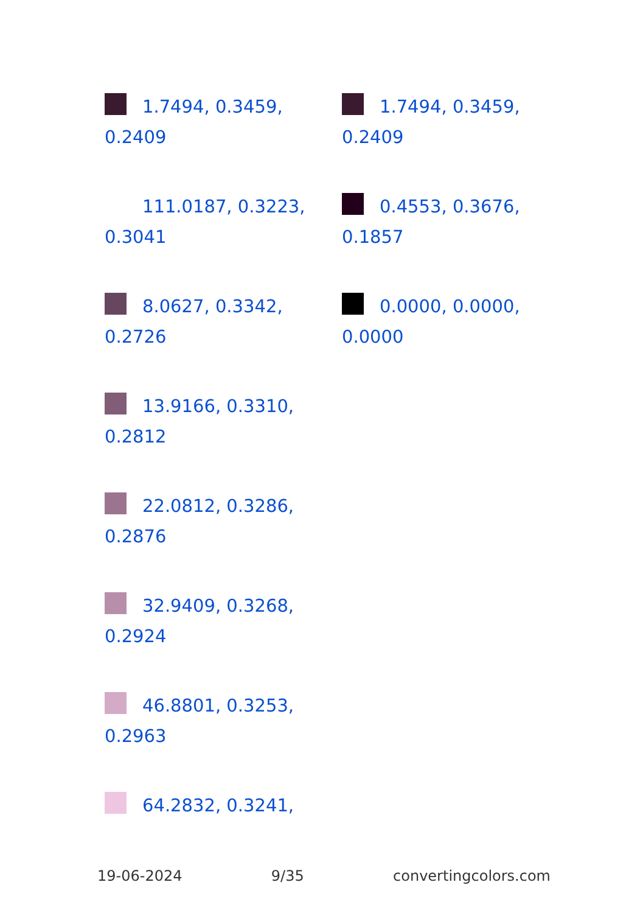1.7494, 0.3459, 0.2409
111.0187, 0.3223, 0.3041
8.0627, 0.3342, 0.2726
13.9166, 0.3310, 0.2812
22.0812, 0.3286, 0.2876
32.9409, 0.3268, 0.2924
46.8801, 0.3253, 0.2963
64.2832, 0.3241,
1.7494, 0.3459, 0.2409
0.4553, 0.3676, 0.1857
0.0000, 0.0000, 0.0000
19-06-2024 9/35 convertingcolors.com